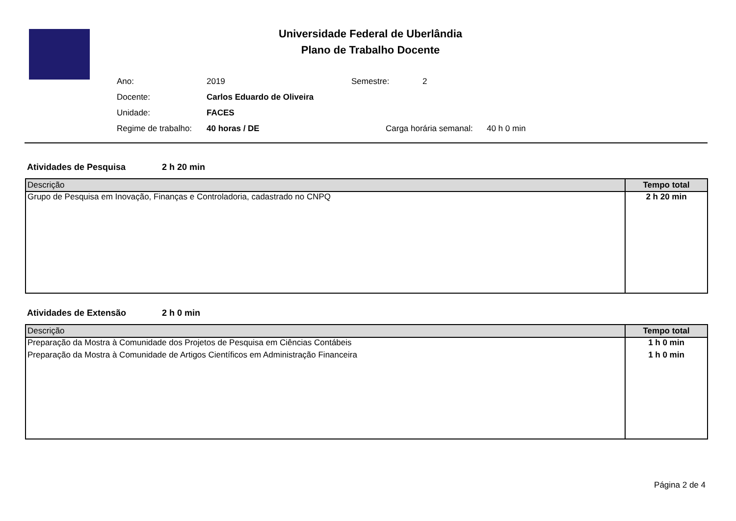Universidade Federal de Uberlândia
Plano de Trabalho Docente
| Ano: | 2019 | Semestre: | 2 |
| Docente: | Carlos Eduardo de Oliveira | | |
| Unidade: | FACES | | |
| Regime de trabalho: | 40 horas / DE | Carga horária semanal: 40 h 0 min | |
Atividades de Pesquisa 2 h 20 min
| Descrição | Tempo total |
| --- | --- |
| Grupo de Pesquisa em Inovação, Finanças e Controladoria, cadastrado no CNPQ | 2 h 20 min |
Atividades de Extensão 2 h 0 min
| Descrição | Tempo total |
| --- | --- |
| Preparação da Mostra à Comunidade dos Projetos de Pesquisa em Ciências Contábeis | 1 h 0 min |
| Preparação da Mostra à Comunidade de Artigos Científicos em Administração Financeira | 1 h 0 min |
Página 2 de 4